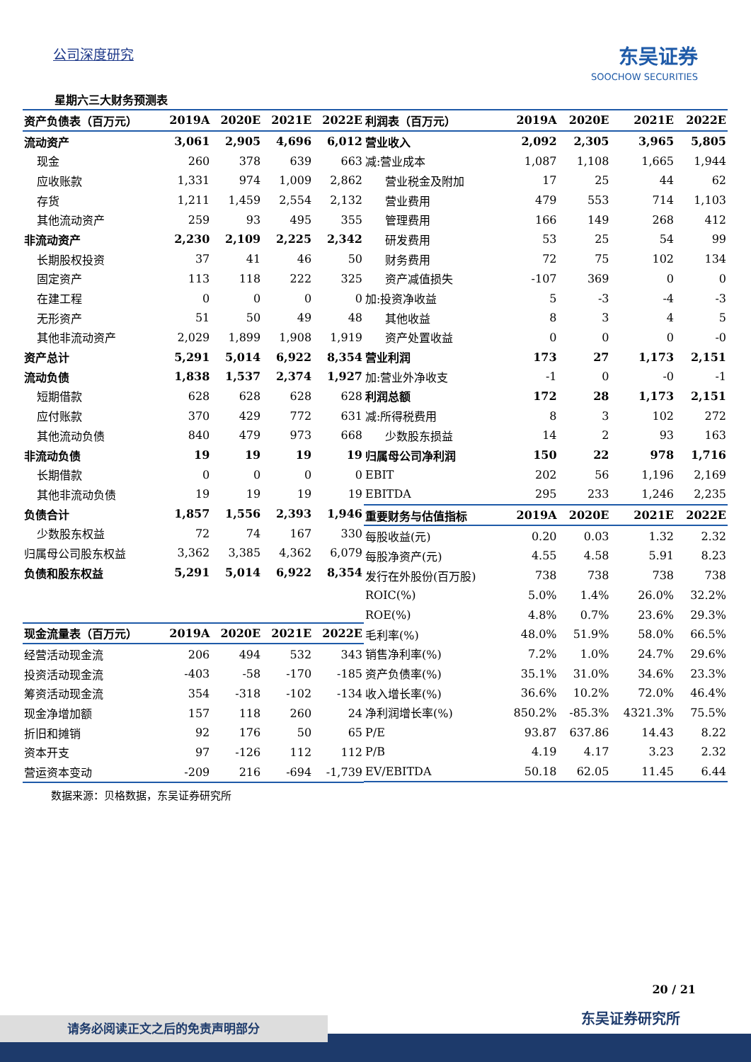公司深度研究 东吴证券
SOOCHOW SECURITIES
星期六三大财务预测表
| 资产负债表（百万元） | 2019A | 2020E | 2021E | 2022E |
| --- | --- | --- | --- | --- |
| 流动资产 | 3,061 | 2,905 | 4,696 | 6,012 |
| 现金 | 260 | 378 | 639 | 663 |
| 应收账款 | 1,331 | 974 | 1,009 | 2,862 |
| 存货 | 1,211 | 1,459 | 2,554 | 2,132 |
| 其他流动资产 | 259 | 93 | 495 | 355 |
| 非流动资产 | 2,230 | 2,109 | 2,225 | 2,342 |
| 长期股权投资 | 37 | 41 | 46 | 50 |
| 固定资产 | 113 | 118 | 222 | 325 |
| 在建工程 | 0 | 0 | 0 | 0 |
| 无形资产 | 51 | 50 | 49 | 48 |
| 其他非流动资产 | 2,029 | 1,899 | 1,908 | 1,919 |
| 资产总计 | 5,291 | 5,014 | 6,922 | 8,354 |
| 流动负债 | 1,838 | 1,537 | 2,374 | 1,927 |
| 短期借款 | 628 | 628 | 628 | 628 |
| 应付账款 | 370 | 429 | 772 | 631 |
| 其他流动负债 | 840 | 479 | 973 | 668 |
| 非流动负债 | 19 | 19 | 19 | 19 |
| 长期借款 | 0 | 0 | 0 | 0 |
| 其他非流动负债 | 19 | 19 | 19 | 19 |
| 负债合计 | 1,857 | 1,556 | 2,393 | 1,946 |
| 少数股东权益 | 72 | 74 | 167 | 330 |
| 归属母公司股东权益 | 3,362 | 3,385 | 4,362 | 6,079 |
| 负债和股东权益 | 5,291 | 5,014 | 6,922 | 8,354 |
| 现金流量表（百万元） | 2019A | 2020E | 2021E | 2022E |
| --- | --- | --- | --- | --- |
| 经营活动现金流 | 206 | 494 | 532 | 343 |
| 投资活动现金流 | -403 | -58 | -170 | -185 |
| 筹资活动现金流 | 354 | -318 | -102 | -134 |
| 现金净增加额 | 157 | 118 | 260 | 24 |
| 折旧和摊销 | 92 | 176 | 50 | 65 |
| 资本开支 | 97 | -126 | 112 | 112 |
| 营运资本变动 | -209 | 216 | -694 | -1,739 |
| 利润表（百万元） | 2019A | 2020E | 2021E | 2022E |
| --- | --- | --- | --- | --- |
| 营业收入 | 2,092 | 2,305 | 3,965 | 5,805 |
| 减:营业成本 | 1,087 | 1,108 | 1,665 | 1,944 |
| 营业税金及附加 | 17 | 25 | 44 | 62 |
| 营业费用 | 479 | 553 | 714 | 1,103 |
| 管理费用 | 166 | 149 | 268 | 412 |
| 研发费用 | 53 | 25 | 54 | 99 |
| 财务费用 | 72 | 75 | 102 | 134 |
| 资产减值损失 | -107 | 369 | 0 | 0 |
| 加:投资净收益 | 5 | -3 | -4 | -3 |
| 其他收益 | 8 | 3 | 4 | 5 |
| 资产处置收益 | 0 | 0 | 0 | -0 |
| 营业利润 | 173 | 27 | 1,173 | 2,151 |
| 加:营业外净收支 | -1 | 0 | -0 | -1 |
| 利润总额 | 172 | 28 | 1,173 | 2,151 |
| 减:所得税费用 | 8 | 3 | 102 | 272 |
| 少数股东损益 | 14 | 2 | 93 | 163 |
| 归属母公司净利润 | 150 | 22 | 978 | 1,716 |
| EBIT | 202 | 56 | 1,196 | 2,169 |
| EBITDA | 295 | 233 | 1,246 | 2,235 |
| 重要财务与估值指标 | 2019A | 2020E | 2021E | 2022E |
| 每股收益(元) | 0.20 | 0.03 | 1.32 | 2.32 |
| 每股净资产(元) | 4.55 | 4.58 | 5.91 | 8.23 |
| 发行在外股份(百万股) | 738 | 738 | 738 | 738 |
| ROIC(%) | 5.0% | 1.4% | 26.0% | 32.2% |
| ROE(%) | 4.8% | 0.7% | 23.6% | 29.3% |
| 毛利率(%) | 48.0% | 51.9% | 58.0% | 66.5% |
| 销售净利率(%) | 7.2% | 1.0% | 24.7% | 29.6% |
| 资产负债率(%) | 35.1% | 31.0% | 34.6% | 23.3% |
| 收入增长率(%) | 36.6% | 10.2% | 72.0% | 46.4% |
| 净利润增长率(%) | 850.2% | -85.3% | 4321.3% | 75.5% |
| P/E | 93.87 | 637.86 | 14.43 | 8.22 |
| P/B | 4.19 | 4.17 | 3.23 | 2.32 |
| EV/EBITDA | 50.18 | 62.05 | 11.45 | 6.44 |
数据来源：贝格数据，东吴证券研究所
20 / 21
东吴证券研究所
请务必阅读正文之后的免责声明部分